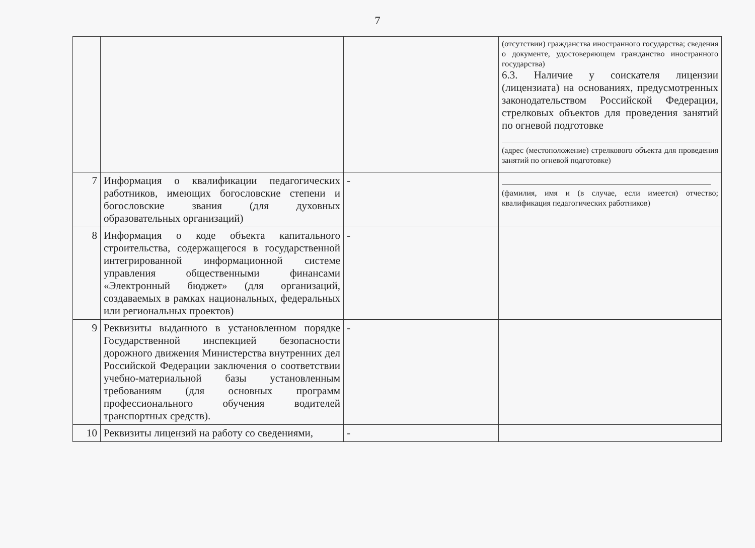7
| | | | (отсутствии) гражданства иностранного государства; сведения о документе, удостоверяющем гражданство иностранного государства) 6.3. Наличие у соискателя лицензии (лицензиата) на основаниях, предусмотренных законодательством Российской Федерации, стрелковых объектов для проведения занятий по огневой подготовке (адрес (местоположение) стрелкового объекта для проведения занятий по огневой подготовке) |
| 7 | Информация о квалификации педагогических работников, имеющих богословские степени и богословские звания (для духовных образовательных организаций) | - | (фамилия, имя и (в случае, если имеется) отчество; квалификация педагогических работников) |
| 8 | Информация о коде объекта капитального строительства, содержащегося в государственной интегрированной информационной системе управления общественными финансами «Электронный бюджет» (для организаций, создаваемых в рамках национальных, федеральных или региональных проектов) | - | |
| 9 | Реквизиты выданного в установленном порядке Государственной инспекцией безопасности дорожного движения Министерства внутренних дел Российской Федерации заключения о соответствии учебно-материальной базы установленным требованиям (для основных программ профессионального обучения водителей транспортных средств). | - | |
| 10 | Реквизиты лицензий на работу со сведениями, | - | |